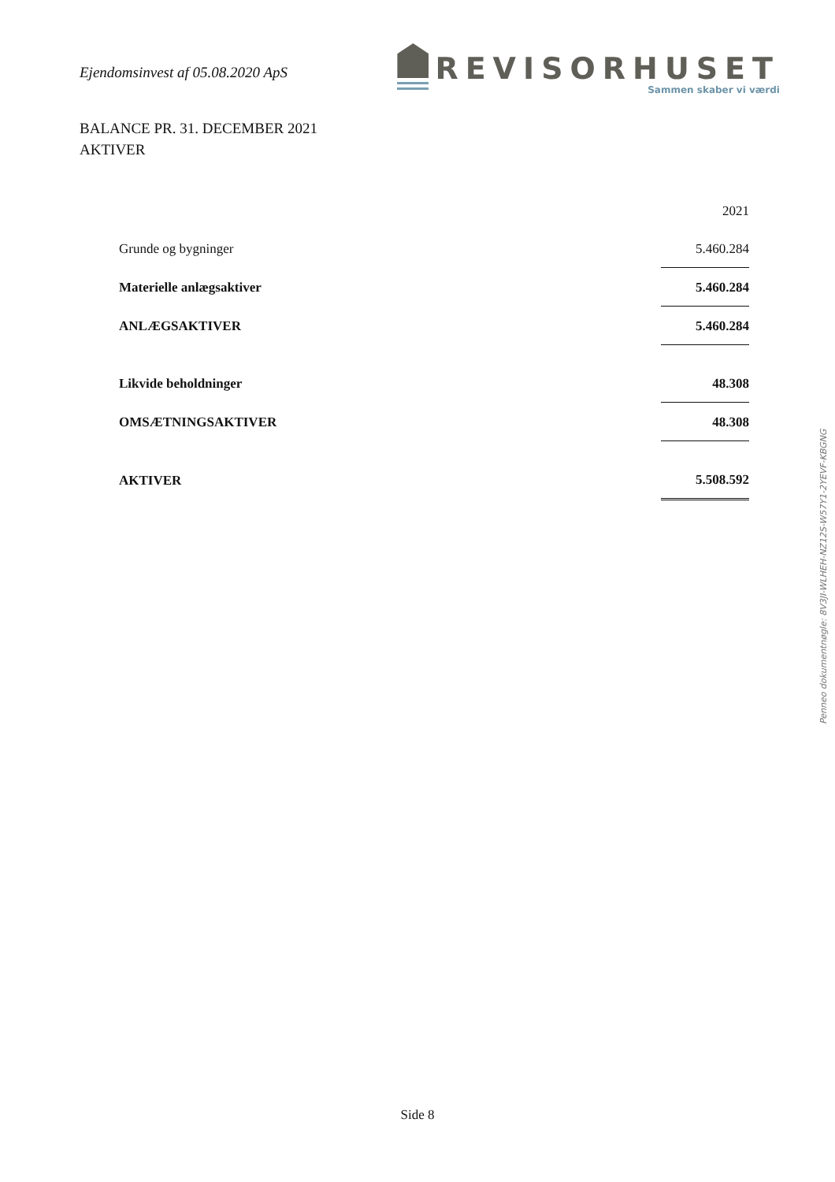Ejendomsinvest af 05.08.2020 ApS
REVISORHUSET
Sammen skaber vi værdi
BALANCE PR. 31. DECEMBER 2021
AKTIVER
| | 2021 |
| Grunde og bygninger | 5.460.284 |
| Materielle anlægsaktiver | 5.460.284 |
| ANLÆGSAKTIVER | 5.460.284 |
| Likvide beholdninger | 48.308 |
| OMSÆTNINGSAKTIVER | 48.308 |
| AKTIVER | 5.508.592 |
Penneo dokumentnøgle: 8V3JI-WLHEH-NZ12S-W57Y1-2YEVF-KBGNG
Side 8